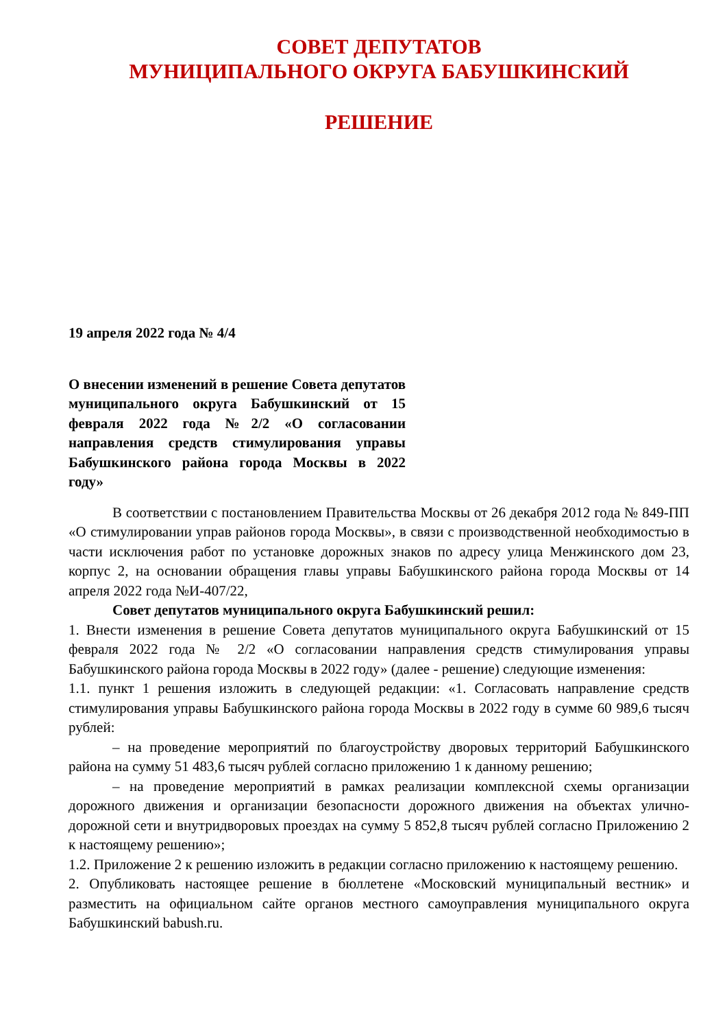СОВЕТ ДЕПУТАТОВ
МУНИЦИПАЛЬНОГО ОКРУГА БАБУШКИНСКИЙ
РЕШЕНИЕ
19 апреля 2022 года № 4/4
О внесении изменений в решение Совета депутатов муниципального округа Бабушкинский от 15 февраля 2022 года №2/2 «О согласовании направления средств стимулирования управы Бабушкинского района города Москвы в 2022 году»
В соответствии с постановлением Правительства Москвы от 26 декабря 2012 года № 849-ПП «О стимулировании управ районов города Москвы», в связи с производственной необходимостью в части исключения работ по установке дорожных знаков по адресу улица Менжинского дом 23, корпус 2, на основании обращения главы управы Бабушкинского района города Москвы от 14 апреля 2022 года №И-407/22,
Совет депутатов муниципального округа Бабушкинский решил:
1. Внести изменения в решение Совета депутатов муниципального округа Бабушкинский от 15 февраля 2022 года № 2/2 «О согласовании направления средств стимулирования управы Бабушкинского района города Москвы в 2022 году» (далее - решение) следующие изменения:
1.1. пункт 1 решения изложить в следующей редакции: «1. Согласовать направление средств стимулирования управы Бабушкинского района города Москвы в 2022 году в сумме 60 989,6 тысяч рублей:
– на проведение мероприятий по благоустройству дворовых территорий Бабушкинского района на сумму 51 483,6 тысяч рублей согласно приложению 1 к данному решению;
– на проведение мероприятий в рамках реализации комплексной схемы организации дорожного движения и организации безопасности дорожного движения на объектах улично-дорожной сети и внутридворовых проездах на сумму 5 852,8 тысяч рублей согласно Приложению 2 к настоящему решению»;
1.2. Приложение 2 к решению изложить в редакции согласно приложению к настоящему решению.
2. Опубликовать настоящее решение в бюллетене «Московский муниципальный вестник» и разместить на официальном сайте органов местного самоуправления муниципального округа Бабушкинский babush.ru.